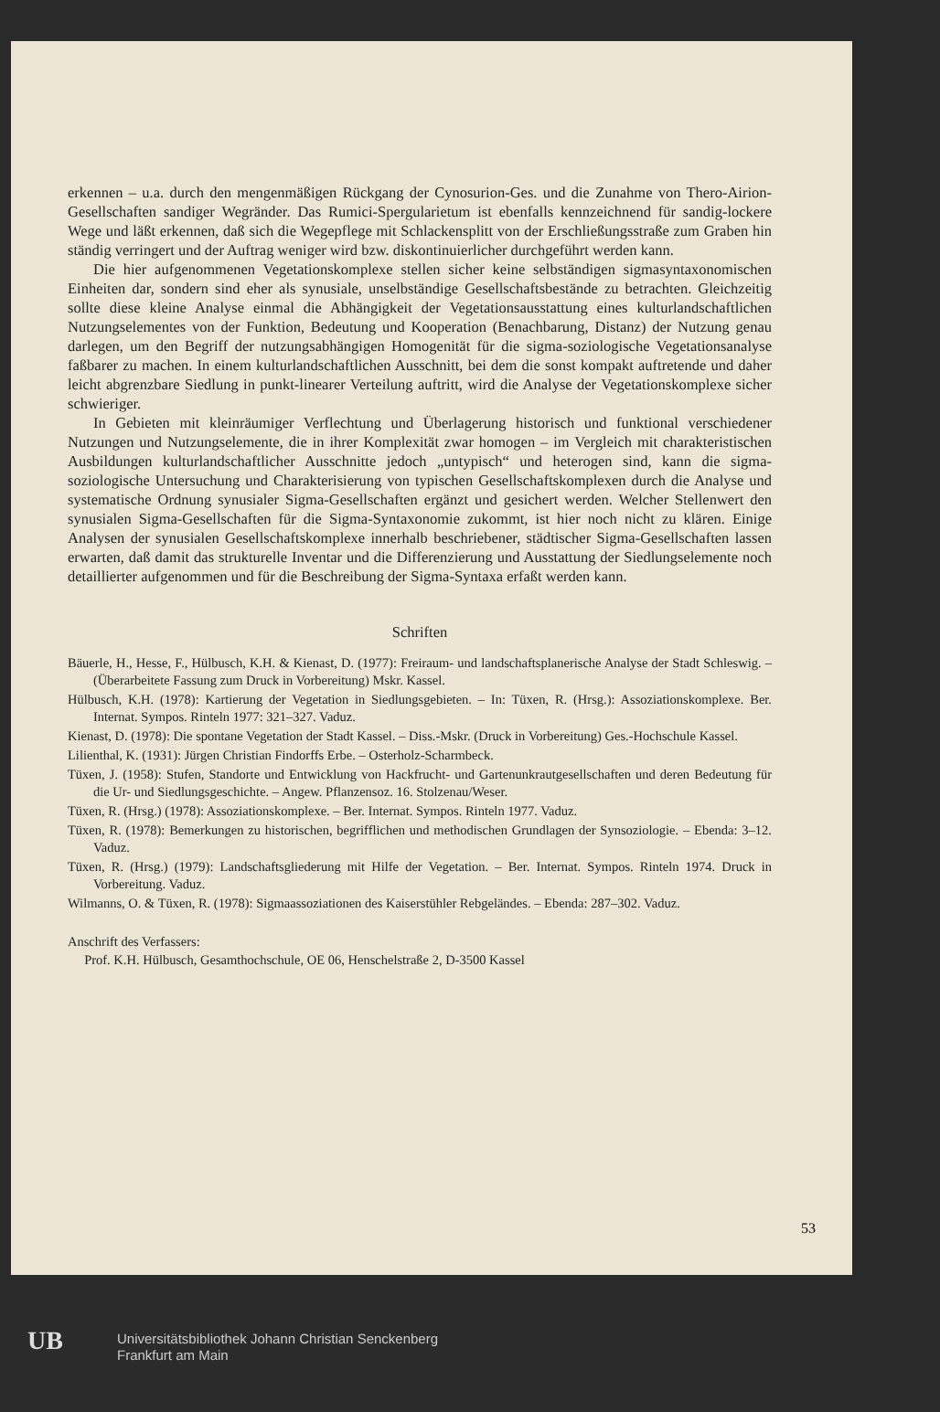erkennen – u.a. durch den mengenmäßigen Rückgang der Cynosurion-Ges. und die Zunahme von Thero-Airion-Gesellschaften sandiger Wegränder. Das Rumici-Spergularietum ist ebenfalls kennzeichnend für sandig-lockere Wege und läßt erkennen, daß sich die Wegepflege mit Schlackensplitt von der Erschließungsstraße zum Graben hin ständig verringert und der Auftrag weniger wird bzw. diskontinuierlicher durchgeführt werden kann.
Die hier aufgenommenen Vegetationskomplexe stellen sicher keine selbständigen sigmasyntaxonomischen Einheiten dar, sondern sind eher als synusiale, unselbständige Gesellschaftsbestände zu betrachten. Gleichzeitig sollte diese kleine Analyse einmal die Abhängigkeit der Vegetationsausstattung eines kulturlandschaftlichen Nutzungselementes von der Funktion, Bedeutung und Kooperation (Benachbarung, Distanz) der Nutzung genau darlegen, um den Begriff der nutzungsabhängigen Homogenität für die sigma-soziologische Vegetationsanalyse faßbarer zu machen. In einem kulturlandschaftlichen Ausschnitt, bei dem die sonst kompakt auftretende und daher leicht abgrenzbare Siedlung in punkt-linearer Verteilung auftritt, wird die Analyse der Vegetationskomplexe sicher schwieriger.
In Gebieten mit kleinräumiger Verflechtung und Überlagerung historisch und funktional verschiedener Nutzungen und Nutzungselemente, die in ihrer Komplexität zwar homogen – im Vergleich mit charakteristischen Ausbildungen kulturlandschaftlicher Ausschnitte jedoch „untypisch“ und heterogen sind, kann die sigma-soziologische Untersuchung und Charakterisierung von typischen Gesellschaftskomplexen durch die Analyse und systematische Ordnung synusialer Sigma-Gesellschaften ergänzt und gesichert werden. Welcher Stellenwert den synusialen Sigma-Gesellschaften für die Sigma-Syntaxonomie zukommt, ist hier noch nicht zu klären. Einige Analysen der synusialen Gesellschaftskomplexe innerhalb beschriebener, städtischer Sigma-Gesellschaften lassen erwarten, daß damit das strukturelle Inventar und die Differenzierung und Ausstattung der Siedlungselemente noch detaillierter aufgenommen und für die Beschreibung der Sigma-Syntaxa erfaßt werden kann.
Schriften
Bäuerle, H., Hesse, F., Hülbusch, K.H. & Kienast, D. (1977): Freiraum- und landschaftsplanerische Analyse der Stadt Schleswig. – (Überarbeitete Fassung zum Druck in Vorbereitung) Mskr. Kassel.
Hülbusch, K.H. (1978): Kartierung der Vegetation in Siedlungsgebieten. – In: Tüxen, R. (Hrsg.): Assoziationskomplexe. Ber. Internat. Sympos. Rinteln 1977: 321–327. Vaduz.
Kienast, D. (1978): Die spontane Vegetation der Stadt Kassel. – Diss.-Mskr. (Druck in Vorbereitung) Ges.-Hochschule Kassel.
Lilienthal, K. (1931): Jürgen Christian Findorffs Erbe. – Osterholz-Scharmbeck.
Tüxen, J. (1958): Stufen, Standorte und Entwicklung von Hackfrucht- und Gartenunkrautgesellschaften und deren Bedeutung für die Ur- und Siedlungsgeschichte. – Angew. Pflanzensoz. 16. Stolzenau/Weser.
Tüxen, R. (Hrsg.) (1978): Assoziationskomplexe. – Ber. Internat. Sympos. Rinteln 1977. Vaduz.
Tüxen, R. (1978): Bemerkungen zu historischen, begrifflichen und methodischen Grundlagen der Synsoziologie. – Ebenda: 3–12. Vaduz.
Tüxen, R. (Hrsg.) (1979): Landschaftsgliederung mit Hilfe der Vegetation. – Ber. Internat. Sympos. Rinteln 1974. Druck in Vorbereitung. Vaduz.
Wilmanns, O. & Tüxen, R. (1978): Sigmaassoziationen des Kaiserstühler Rebgeländes. – Ebenda: 287–302. Vaduz.
Anschrift des Verfassers:
Prof. K.H. Hülbusch, Gesamthochschule, OE 06, Henschelstraße 2, D-3500 Kassel
53
UB
Universitätsbibliothek Johann Christian Senckenberg
Frankfurt am Main